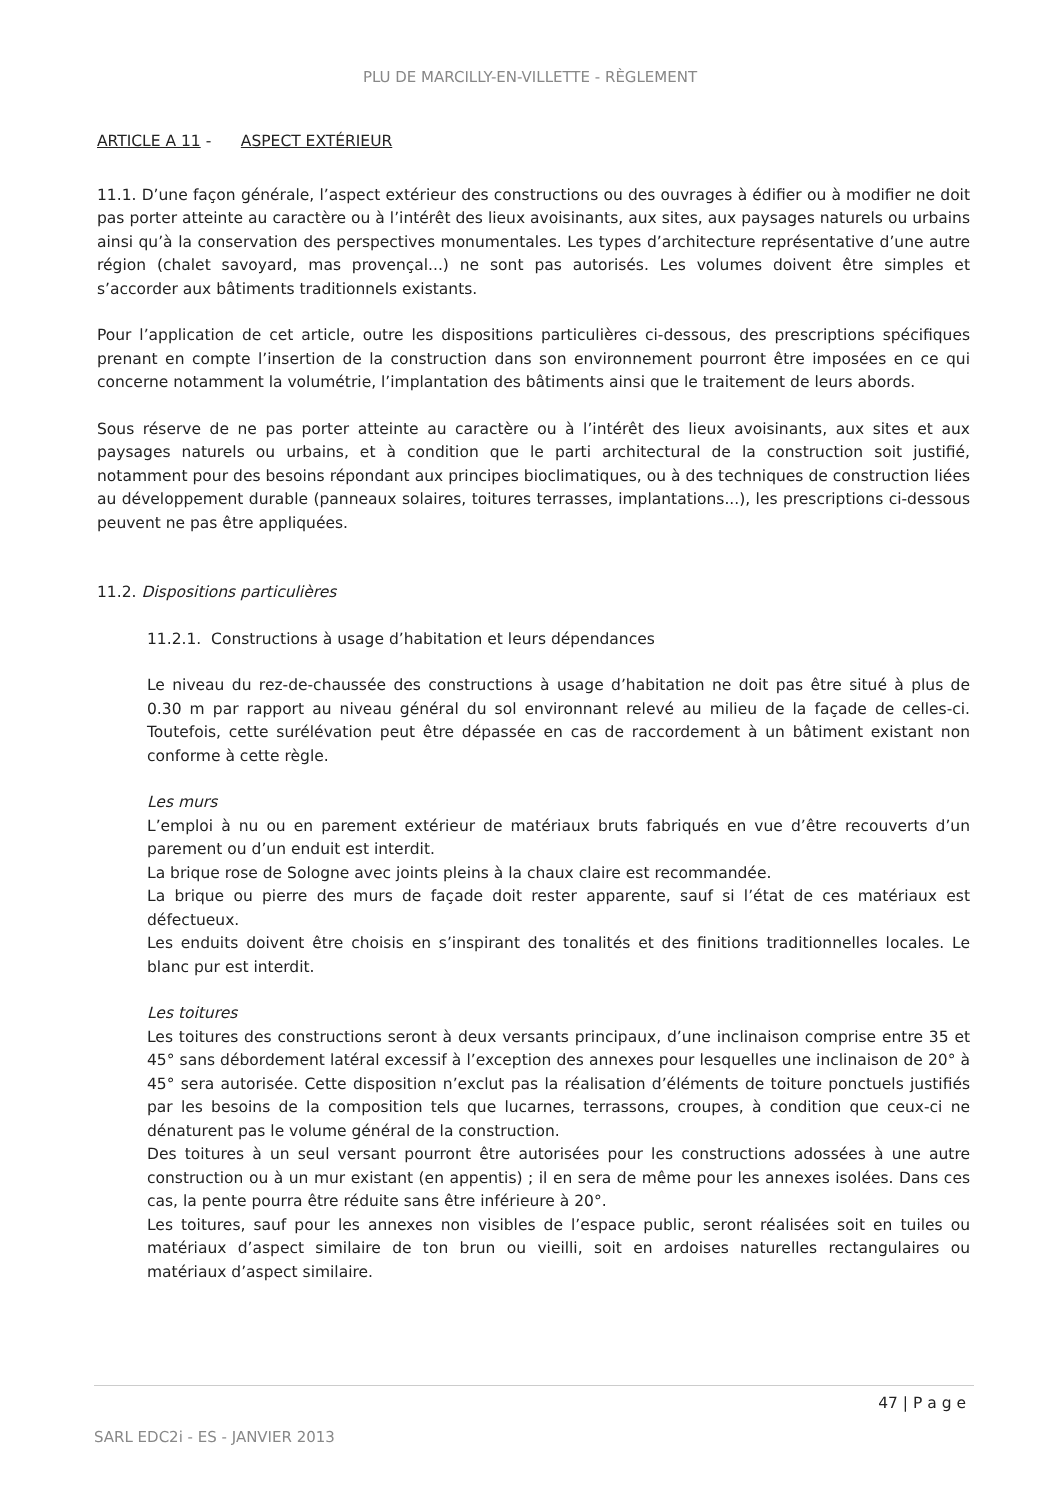PLU DE MARCILLY-EN-VILLETTE - RÈGLEMENT
ARTICLE A 11 - ASPECT EXTÉRIEUR
11.1. D’une façon générale, l’aspect extérieur des constructions ou des ouvrages à édifier ou à modifier ne doit pas porter atteinte au caractère ou à l’intérêt des lieux avoisinants, aux sites, aux paysages naturels ou urbains ainsi qu’à la conservation des perspectives monumentales. Les types d’architecture représentative d’une autre région (chalet savoyard, mas provençal...) ne sont pas autorisés. Les volumes doivent être simples et s’accorder aux bâtiments traditionnels existants.
Pour l’application de cet article, outre les dispositions particulières ci-dessous, des prescriptions spécifiques prenant en compte l’insertion de la construction dans son environnement pourront être imposées en ce qui concerne notamment la volumétrie, l’implantation des bâtiments ainsi que le traitement de leurs abords.
Sous réserve de ne pas porter atteinte au caractère ou à l’intérêt des lieux avoisinants, aux sites et aux paysages naturels ou urbains, et à condition que le parti architectural de la construction soit justifié, notamment pour des besoins répondant aux principes bioclimatiques, ou à des techniques de construction liées au développement durable (panneaux solaires, toitures terrasses, implantations...), les prescriptions ci-dessous peuvent ne pas être appliquées.
11.2. Dispositions particulières
11.2.1. Constructions à usage d’habitation et leurs dépendances
Le niveau du rez-de-chaussée des constructions à usage d’habitation ne doit pas être situé à plus de 0.30 m par rapport au niveau général du sol environnant relevé au milieu de la façade de celles-ci. Toutefois, cette surélévation peut être dépassée en cas de raccordement à un bâtiment existant non conforme à cette règle.
Les murs
L’emploi à nu ou en parement extérieur de matériaux bruts fabriqués en vue d’être recouverts d’un parement ou d’un enduit est interdit.
La brique rose de Sologne avec joints pleins à la chaux claire est recommandée.
La brique ou pierre des murs de façade doit rester apparente, sauf si l’état de ces matériaux est défectueux.
Les enduits doivent être choisis en s’inspirant des tonalités et des finitions traditionnelles locales. Le blanc pur est interdit.
Les toitures
Les toitures des constructions seront à deux versants principaux, d’une inclinaison comprise entre 35 et 45° sans débordement latéral excessif à l’exception des annexes pour lesquelles une inclinaison de 20° à 45° sera autorisée. Cette disposition n’exclut pas la réalisation d’éléments de toiture ponctuels justifiés par les besoins de la composition tels que lucarnes, terrassons, croupes, à condition que ceux-ci ne dénaturent pas le volume général de la construction.
Des toitures à un seul versant pourront être autorisées pour les constructions adossées à une autre construction ou à un mur existant (en appentis) ; il en sera de même pour les annexes isolées. Dans ces cas, la pente pourra être réduite sans être inférieure à 20°.
Les toitures, sauf pour les annexes non visibles de l’espace public, seront réalisées soit en tuiles ou matériaux d’aspect similaire de ton brun ou vieilli, soit en ardoises naturelles rectangulaires ou matériaux d’aspect similaire.
47 | P a g e
SARL EDC2i - ES - JANVIER 2013